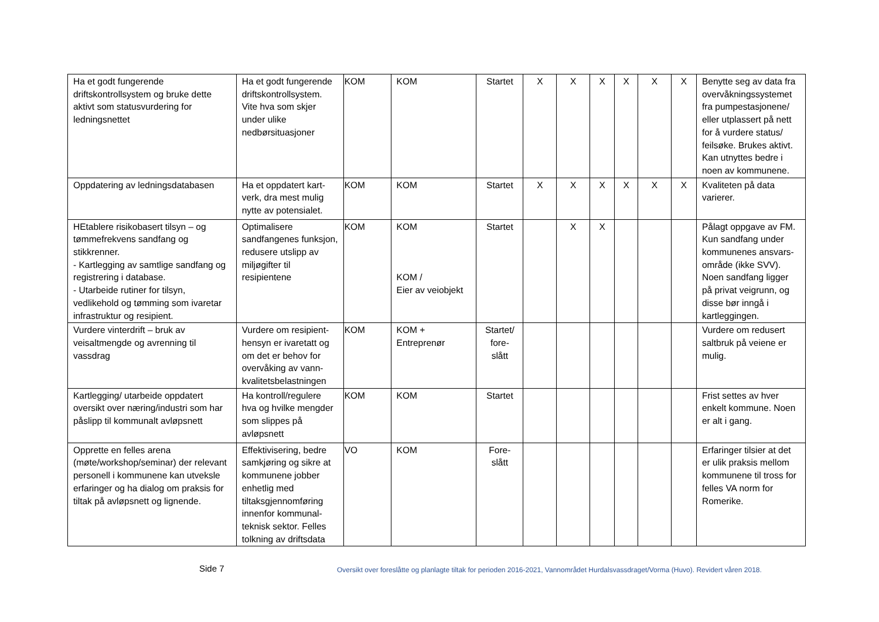| Ha et godt fungerende driftskontrollsystem og bruke dette aktivt som statusvurdering for ledningsnettet | Ha et godt fungerende driftskontrollsystem. Vite hva som skjer under ulike nedbørsituasjoner | KOM | KOM | Startet | X | X | X | X | X | X | Benytte seg av data fra overvåkningssystemet fra pumpestasjonene/ eller utplassert på nett for å vurdere status/ feilsøke. Brukes aktivt. Kan utnyttes bedre i noen av kommunene. |
| Oppdatering av ledningsdatabasen | Ha et oppdatert kart-verk, dra mest mulig nytte av potensialet. | KOM | KOM | Startet | X | X | X | X | X | X | Kvaliteten på data varierer. |
| HEtablere risikobasert tilsyn – og tømmefrekvens sandfang og stikkrenner. - Kartlegging av samtlige sandfang og registrering i database. - Utarbeide rutiner for tilsyn, vedlikehold og tømming som ivaretar infrastruktur og resipient. | Optimalisere sandfangenes funksjon, redusere utslipp av miljøgifter til resipientene | KOM | KOM KOM / Eier av veiobjekt | Startet | | X | X | | | | Pålagt oppgave av FM. Kun sandfang under kommunenes ansvars-område (ikke SVV). Noen sandfang ligger på privat veigrunn, og disse bør inngå i kartleggingen. |
| Vurdere vinterdrift – bruk av veisaltmengde og avrenning til vassdrag | Vurdere om resipient-hensyn er ivaretatt og om det er behov for overvåking av vann-kvalitetsbelastningen | KOM | KOM + Entreprenør | Startet/ fore- slått | | | | | | | Vurdere om redusert saltbruk på veiene er mulig. |
| Kartlegging/ utarbeide oppdatert oversikt over næring/industri som har påslipp til kommunalt avløpsnett | Ha kontroll/regulere hva og hvilke mengder som slippes på avløpsnett | KOM | KOM | Startet | | | | | | | Frist settes av hver enkelt kommune. Noen er alt i gang. |
| Opprette en felles arena (møte/workshop/seminar) der relevant personell i kommunene kan utveksle erfaringer og ha dialog om praksis for tiltak på avløpsnett og lignende. | Effektivisering, bedre samkjøring og sikre at kommunene jobber enhetlig med tiltaksgjennomføring innenfor kommunal-teknisk sektor. Felles tolkning av driftsdata | VO | KOM | Fore- slått | | | | | | | Erfaringer tilsier at det er ulik praksis mellom kommunene til tross for felles VA norm for Romerike. |
Side 7
Oversikt over foreslåtte og planlagte tiltak for perioden 2016-2021, Vannområdet Hurdalsvassdraget/Vorma (Huvo). Revidert våren 2018.